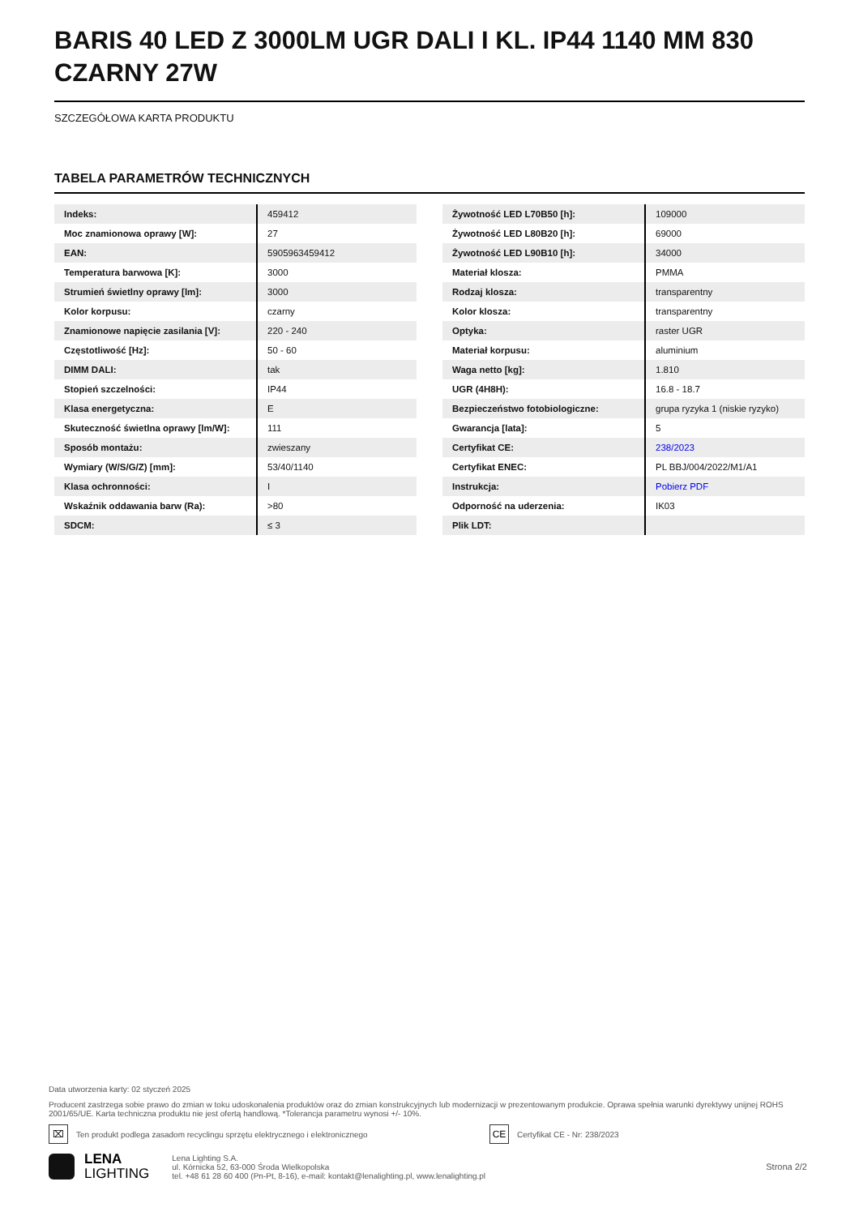BARIS 40 LED Z 3000LM UGR DALI I KL. IP44 1140 MM 830 CZARNY 27W
SZCZEGÓŁOWA KARTA PRODUKTU
TABELA PARAMETRÓW TECHNICZNYCH
| Indeks: | 459412 |
| Moc znamionowa oprawy [W]: | 27 |
| EAN: | 5905963459412 |
| Temperatura barwowa [K]: | 3000 |
| Strumień świetlny oprawy [lm]: | 3000 |
| Kolor korpusu: | czarny |
| Znamionowe napięcie zasilania [V]: | 220 - 240 |
| Częstotliwość [Hz]: | 50 - 60 |
| DIMM DALI: | tak |
| Stopień szczelności: | IP44 |
| Klasa energetyczna: | E |
| Skuteczność świetlna oprawy [lm/W]: | 111 |
| Sposób montażu: | zwieszany |
| Wymiary (W/S/G/Z) [mm]: | 53/40/1140 |
| Klasa ochronności: | I |
| Wskaźnik oddawania barw (Ra): | >80 |
| SDCM: | ≤ 3 |
| Żywotność LED L70B50 [h]: | 109000 |
| Żywotność LED L80B20 [h]: | 69000 |
| Żywotność LED L90B10 [h]: | 34000 |
| Materiał klosza: | PMMA |
| Rodzaj klosza: | transparentny |
| Kolor klosza: | transparentny |
| Optyka: | raster UGR |
| Materiał korpusu: | aluminium |
| Waga netto [kg]: | 1.810 |
| UGR (4H8H): | 16.8 - 18.7 |
| Bezpieczeństwo fotobiologiczne: | grupa ryzyka 1 (niskie ryzyko) |
| Gwarancja [lata]: | 5 |
| Certyfikat CE: | 238/2023 |
| Certyfikat ENEC: | PL BBJ/004/2022/M1/A1 |
| Instrukcja: | Pobierz PDF |
| Odporność na uderzenia: | IK03 |
| Plik LDT: | |
Data utworzenia karty: 02 styczeń 2025
Producent zastrzega sobie prawo do zmian w toku udoskonalenia produktów oraz do zmian konstrukcyjnych lub modernizacji w prezentowanym produkcie. Oprawa spełnia warunki dyrektywy unijnej ROHS 2001/65/UE. Karta techniczna produktu nie jest ofertą handlową. *Tolerancja parametru wynosi +/- 10%.
⌧ Ten produkt podlega zasadom recyclingu sprzętu elektrycznego i elektronicznego CE Certyfikat CE - Nr: 238/2023
LENA
LIGHTING
Lena Lighting S.A.
ul. Kórnicka 52, 63-000 Środa Wielkopolska
tel. +48 61 28 60 400 (Pn-Pt, 8-16), e-mail: kontakt@lenalighting.pl, www.lenalighting.pl
Strona 2/2